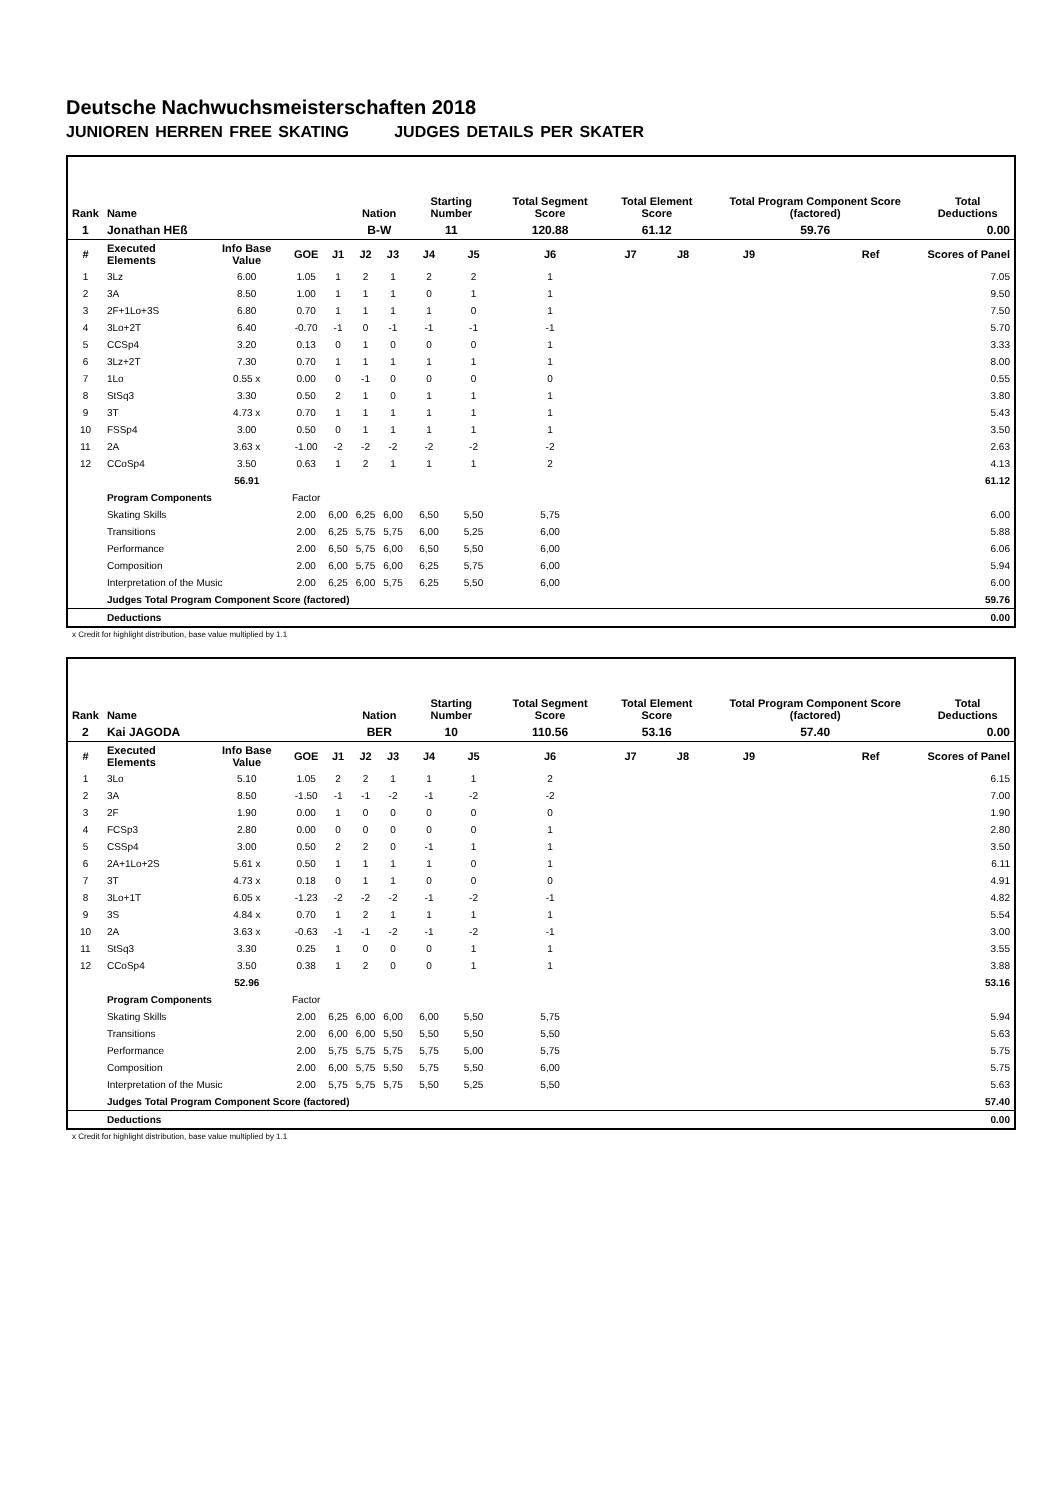Deutsche Nachwuchsmeisterschaften 2018
JUNIOREN HERREN FREE SKATING JUDGES DETAILS PER SKATER
| Rank | Name | | | | Nation | | Starting Number | | Total Segment Score | Total Element Score | | Total Program Component Score (factored) | | | Total Deductions |
| --- | --- | --- | --- | --- | --- | --- | --- | --- | --- | --- | --- | --- | --- | --- | --- |
| 1 | Jonathan HEß | | | | B-W | | 11 | | 120.88 | 61.12 | | 59.76 | | | 0.00 |
| # | Executed Elements | Info Base Value | GOE | J1 | J2 | J3 | J4 | J5 | J6 | J7 | J8 | J9 | | Ref | Scores of Panel |
| 1 | 3Lz | 6.00 | 1.05 | 1 | 2 | 1 | 2 | 2 | 1 | | | | | | 7.05 |
| 2 | 3A | 8.50 | 1.00 | 1 | 1 | 1 | 0 | 1 | 1 | | | | | | 9.50 |
| 3 | 2F+1Lo+3S | 6.80 | 0.70 | 1 | 1 | 1 | 1 | 0 | 1 | | | | | | 7.50 |
| 4 | 3Lo+2T | 6.40 | -0.70 | -1 | 0 | -1 | -1 | -1 | -1 | | | | | | 5.70 |
| 5 | CCSp4 | 3.20 | 0.13 | 0 | 1 | 0 | 0 | 0 | 1 | | | | | | 3.33 |
| 6 | 3Lz+2T | 7.30 | 0.70 | 1 | 1 | 1 | 1 | 1 | 1 | | | | | | 8.00 |
| 7 | 1Lo | 0.55 x | 0.00 | 0 | -1 | 0 | 0 | 0 | 0 | | | | | | 0.55 |
| 8 | StSq3 | 3.30 | 0.50 | 2 | 1 | 0 | 1 | 1 | 1 | | | | | | 3.80 |
| 9 | 3T | 4.73 x | 0.70 | 1 | 1 | 1 | 1 | 1 | 1 | | | | | | 5.43 |
| 10 | FSSp4 | 3.00 | 0.50 | 0 | 1 | 1 | 1 | 1 | 1 | | | | | | 3.50 |
| 11 | 2A | 3.63 x | -1.00 | -2 | -2 | -2 | -2 | -2 | -2 | | | | | | 2.63 |
| 12 | CCoSp4 | 3.50 | 0.63 | 1 | 2 | 1 | 1 | 1 | 2 | | | | | | 4.13 |
| | | 56.91 | | | | | | | | | | | | | 61.12 |
| | Program Components | | Factor | | | | | | | | | | | | |
| | Skating Skills | | 2.00 | 6,00 | 6,25 | 6,00 | 6,50 | 5,50 | 5,75 | | | | | | 6.00 |
| | Transitions | | 2.00 | 6,25 | 5,75 | 5,75 | 6,00 | 5,25 | 6,00 | | | | | | 5.88 |
| | Performance | | 2.00 | 6,50 | 5,75 | 6,00 | 6,50 | 5,50 | 6,00 | | | | | | 6.06 |
| | Composition | | 2.00 | 6,00 | 5,75 | 6,00 | 6,25 | 5,75 | 6,00 | | | | | | 5.94 |
| | Interpretation of the Music | | 2.00 | 6,25 | 6,00 | 5,75 | 6,25 | 5,50 | 6,00 | | | | | | 6.00 |
| | Judges Total Program Component Score (factored) | | | | | | | | | | | | | | 59.76 |
| | Deductions | | | | | | | | | | | | | | 0.00 |
x Credit for highlight distribution, base value multiplied by 1.1
| Rank | Name | | | | Nation | | Starting Number | | Total Segment Score | Total Element Score | | Total Program Component Score (factored) | | | Total Deductions |
| --- | --- | --- | --- | --- | --- | --- | --- | --- | --- | --- | --- | --- | --- | --- | --- |
| 2 | Kai JAGODA | | | | BER | | 10 | | 110.56 | 53.16 | | 57.40 | | | 0.00 |
| # | Executed Elements | Info Base Value | GOE | J1 | J2 | J3 | J4 | J5 | J6 | J7 | J8 | J9 | | Ref | Scores of Panel |
| 1 | 3Lo | 5.10 | 1.05 | 2 | 2 | 1 | 1 | 1 | 2 | | | | | | 6.15 |
| 2 | 3A | 8.50 | -1.50 | -1 | -1 | -2 | -1 | -2 | -2 | | | | | | 7.00 |
| 3 | 2F | 1.90 | 0.00 | 1 | 0 | 0 | 0 | 0 | 0 | | | | | | 1.90 |
| 4 | FCSp3 | 2.80 | 0.00 | 0 | 0 | 0 | 0 | 0 | 1 | | | | | | 2.80 |
| 5 | CSSp4 | 3.00 | 0.50 | 2 | 2 | 0 | -1 | 1 | 1 | | | | | | 3.50 |
| 6 | 2A+1Lo+2S | 5.61 x | 0.50 | 1 | 1 | 1 | 1 | 0 | 1 | | | | | | 6.11 |
| 7 | 3T | 4.73 x | 0.18 | 0 | 1 | 1 | 0 | 0 | 0 | | | | | | 4.91 |
| 8 | 3Lo+1T | 6.05 x | -1.23 | -2 | -2 | -2 | -1 | -2 | -1 | | | | | | 4.82 |
| 9 | 3S | 4.84 x | 0.70 | 1 | 2 | 1 | 1 | 1 | 1 | | | | | | 5.54 |
| 10 | 2A | 3.63 x | -0.63 | -1 | -1 | -2 | -1 | -2 | -1 | | | | | | 3.00 |
| 11 | StSq3 | 3.30 | 0.25 | 1 | 0 | 0 | 0 | 1 | 1 | | | | | | 3.55 |
| 12 | CCoSp4 | 3.50 | 0.38 | 1 | 2 | 0 | 0 | 1 | 1 | | | | | | 3.88 |
| | | 52.96 | | | | | | | | | | | | | 53.16 |
| | Program Components | | Factor | | | | | | | | | | | | |
| | Skating Skills | | 2.00 | 6,25 | 6,00 | 6,00 | 6,00 | 5,50 | 5,75 | | | | | | 5.94 |
| | Transitions | | 2.00 | 6,00 | 6,00 | 5,50 | 5,50 | 5,50 | 5,50 | | | | | | 5.63 |
| | Performance | | 2.00 | 5,75 | 5,75 | 5,75 | 5,75 | 5,00 | 5,75 | | | | | | 5.75 |
| | Composition | | 2.00 | 6,00 | 5,75 | 5,50 | 5,75 | 5,50 | 6,00 | | | | | | 5.75 |
| | Interpretation of the Music | | 2.00 | 5,75 | 5,75 | 5,75 | 5,50 | 5,25 | 5,50 | | | | | | 5.63 |
| | Judges Total Program Component Score (factored) | | | | | | | | | | | | | | 57.40 |
| | Deductions | | | | | | | | | | | | | | 0.00 |
x Credit for highlight distribution, base value multiplied by 1.1